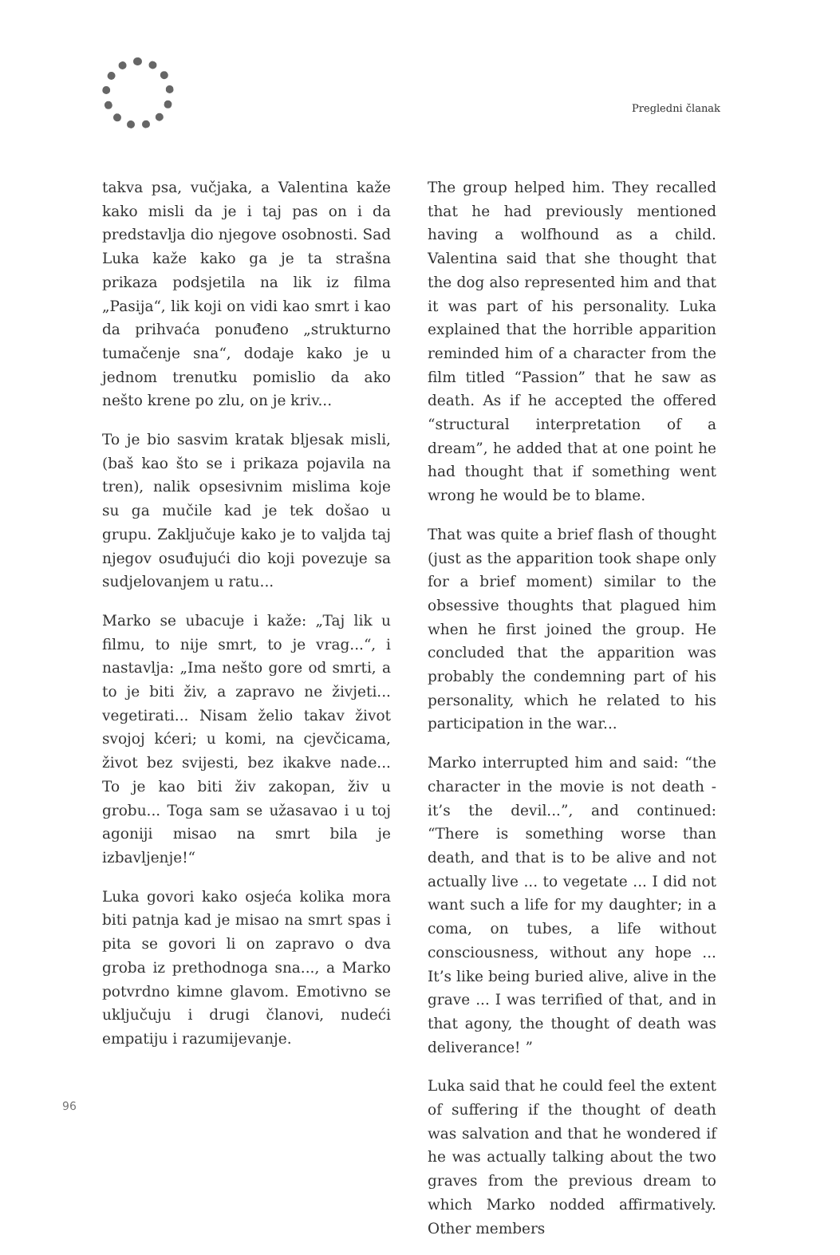Pregledni članak
takva psa, vučjaka, a Valentina kaže kako misli da je i taj pas on i da predstavlja dio njegove osobnosti. Sad Luka kaže kako ga je ta strašna prikaza podsjetila na lik iz filma „Pasija“, lik koji on vidi kao smrt i kao da prihvaća ponuđeno „strukturno tumačenje sna“, dodaje kako je u jednom trenutku pomislio da ako nešto krene po zlu, on je kriv...
To je bio sasvim kratak bljesak misli, (baš kao što se i prikaza pojavila na tren), nalik opsesivnim mislima koje su ga mučile kad je tek došao u grupu. Zaključuje kako je to valjda taj njegov osuđujući dio koji povezuje sa sudjelovanjem u ratu...
Marko se ubacuje i kaže: „Taj lik u filmu, to nije smrt, to je vrag...“, i nastavlja: „Ima nešto gore od smrti, a to je biti živ, a zapravo ne živjeti... vegetirati... Nisam želio takav život svojoj kćeri; u komi, na cjevčicama, život bez svijesti, bez ikakve nade... To je kao biti živ zakopan, živ u grobu... Toga sam se užasavao i u toj agoniji misao na smrt bila je izbavljenje!“
Luka govori kako osjeća kolika mora biti patnja kad je misao na smrt spas i pita se govori li on zapravo o dva groba iz prethodnoga sna..., a Marko potvrdno kimne glavom. Emotivno se uključuju i drugi članovi, nudeći empatiju i razumijevanje.
The group helped him. They recalled that he had previously mentioned having a wolfhound as a child. Valentina said that she thought that the dog also represented him and that it was part of his personality. Luka explained that the horrible apparition reminded him of a character from the film titled “Passion” that he saw as death. As if he accepted the offered “structural interpretation of a dream”, he added that at one point he had thought that if something went wrong he would be to blame.
That was quite a brief flash of thought (just as the apparition took shape only for a brief moment) similar to the obsessive thoughts that plagued him when he first joined the group. He concluded that the apparition was probably the condemning part of his personality, which he related to his participation in the war...
Marko interrupted him and said: “the character in the movie is not death - it’s the devil...”, and continued: “There is something worse than death, and that is to be alive and not actually live ... to vegetate ... I did not want such a life for my daughter; in a coma, on tubes, a life without consciousness, without any hope ... It’s like being buried alive, alive in the grave ... I was terrified of that, and in that agony, the thought of death was deliverance! ”
Luka said that he could feel the extent of suffering if the thought of death was salvation and that he wondered if he was actually talking about the two graves from the previous dream to which Marko nodded affirmatively. Other members
96